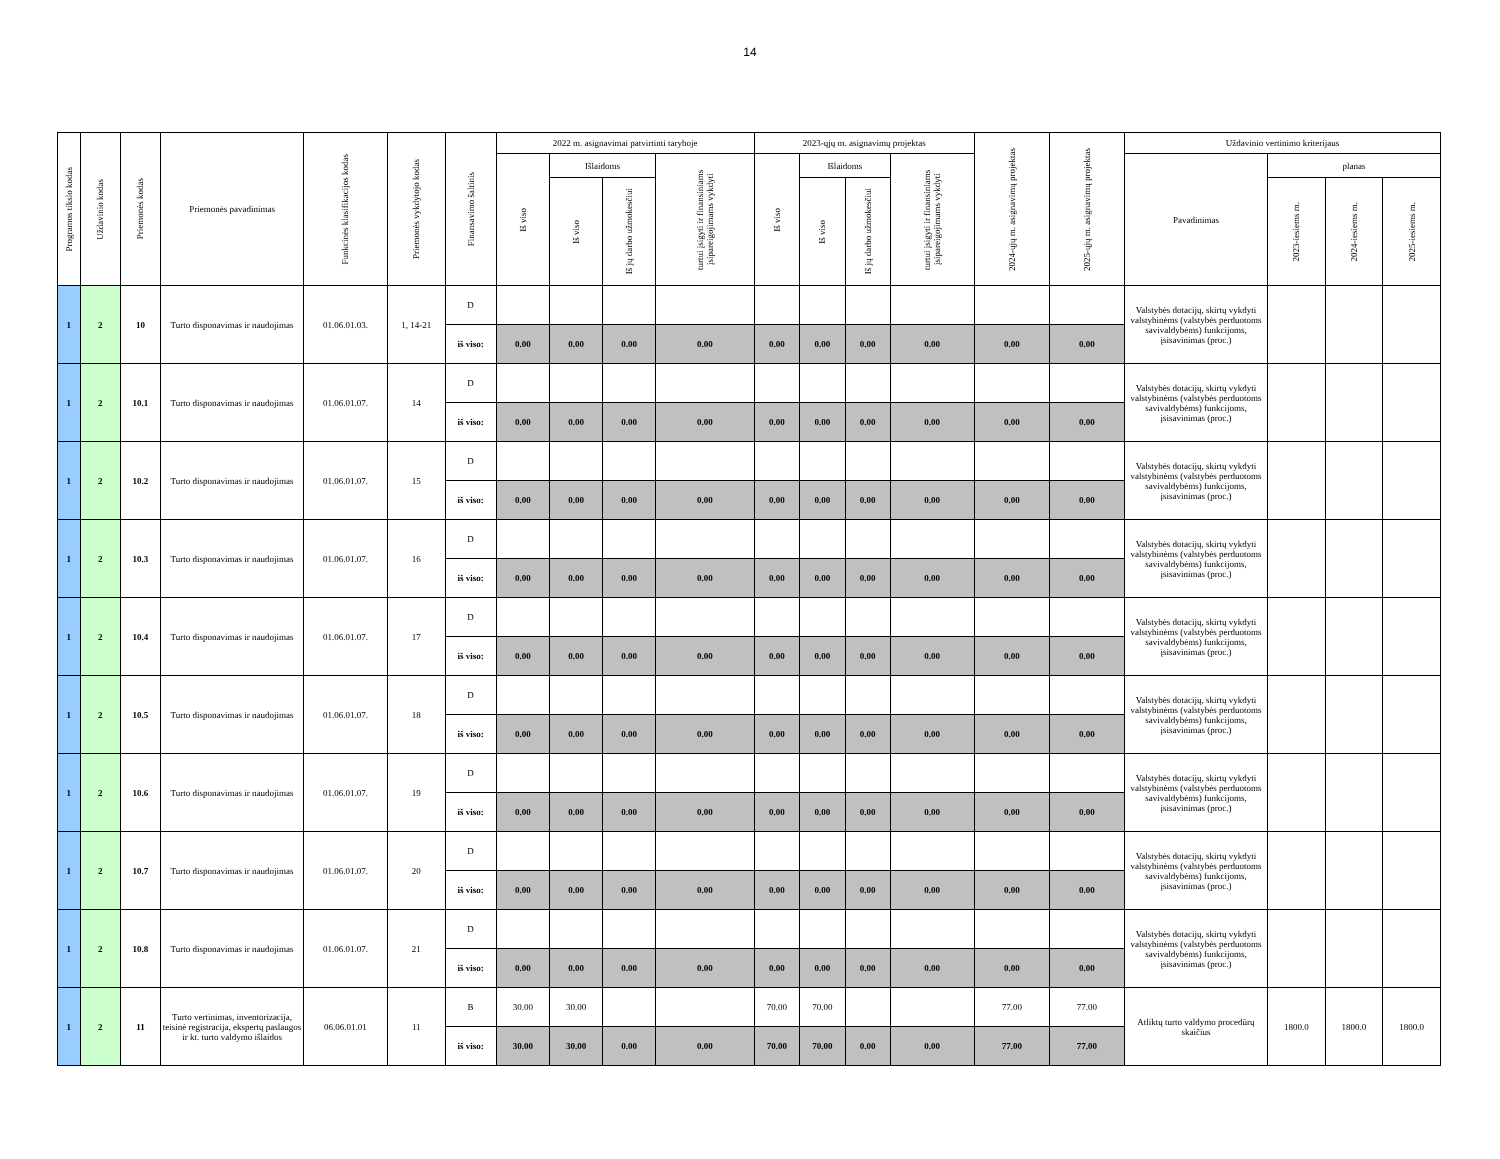14
| Programos tikslo kodas | Uždavinio kodas | Priemonės kodas | Priemonės pavadinimas | Funkcinės klasifikacijos kodas | Priemonės vykdytojo kodas | Finansavimo šaltinis | 2022 m. asignavimai patvirtinti taryboje | | | | 2023-ųjų m. asignavimų projektas | | | | 2024-ųjų m. asignavimų projektas | 2025-ųjų m. asignavimų projektas | Uždavinio vertinimo kriterijaus | | | |
| --- | --- | --- | --- | --- | --- | --- | --- | --- | --- | --- | --- | --- | --- | --- | --- | --- | --- | --- | --- | --- |
| | | | | | | | Iš viso | Išlaidoms | | turtui įsigyti ir finansiniams įsipareigojimams vykdyti | Iš viso | Išlaidoms | | turtui įsigyti ir finansiniams įsipareigojimams vykdyti | | | Pavadinimas | planas | | |
| | | | | | | | | Iš viso | Iš jų darbo užmokesčiui | | | Iš viso | Iš jų darbo užmokesčiui | | | | | 2023-iesiems m. | 2024-iesiems m. | 2025-iesiems m. |
| 1 | 2 | 10 | Turto disponavimas ir naudojimas | 01.06.01.03. | 1, 14-21 | D | | | | | | | | | | | Valstybės dotacijų, skirtų vykdyti valstybinėms (valstybės perduotoms savivaldybėms) funkcijoms, įsisavinimas (proc.) | | | |
| | | | | | | iš viso: | 0.00 | 0.00 | 0.00 | 0.00 | 0.00 | 0.00 | 0.00 | 0.00 | 0.00 | 0.00 | | | | |
| 1 | 2 | 10.1 | Turto disponavimas ir naudojimas | 01.06.01.07. | 14 | D | | | | | | | | | | | Valstybės dotacijų, skirtų vykdyti valstybinėms (valstybės perduotoms savivaldybėms) funkcijoms, įsisavinimas (proc.) | | | |
| | | | | | | iš viso: | 0.00 | 0.00 | 0.00 | 0.00 | 0.00 | 0.00 | 0.00 | 0.00 | 0.00 | 0.00 | | | | |
| 1 | 2 | 10.2 | Turto disponavimas ir naudojimas | 01.06.01.07. | 15 | D | | | | | | | | | | | Valstybės dotacijų, skirtų vykdyti valstybinėms (valstybės perduotoms savivaldybėms) funkcijoms, įsisavinimas (proc.) | | | |
| | | | | | | iš viso: | 0.00 | 0.00 | 0.00 | 0.00 | 0.00 | 0.00 | 0.00 | 0.00 | 0.00 | 0.00 | | | | |
| 1 | 2 | 10.3 | Turto disponavimas ir naudojimas | 01.06.01.07. | 16 | D | | | | | | | | | | | Valstybės dotacijų, skirtų vykdyti valstybinėms (valstybės perduotoms savivaldybėms) funkcijoms, įsisavinimas (proc.) | | | |
| | | | | | | iš viso: | 0.00 | 0.00 | 0.00 | 0.00 | 0.00 | 0.00 | 0.00 | 0.00 | 0.00 | 0.00 | | | | |
| 1 | 2 | 10.4 | Turto disponavimas ir naudojimas | 01.06.01.07. | 17 | D | | | | | | | | | | | Valstybės dotacijų, skirtų vykdyti valstybinėms (valstybės perduotoms savivaldybėms) funkcijoms, įsisavinimas (proc.) | | | |
| | | | | | | iš viso: | 0.00 | 0.00 | 0.00 | 0.00 | 0.00 | 0.00 | 0.00 | 0.00 | 0.00 | 0.00 | | | | |
| 1 | 2 | 10.5 | Turto disponavimas ir naudojimas | 01.06.01.07. | 18 | D | | | | | | | | | | | Valstybės dotacijų, skirtų vykdyti valstybinėms (valstybės perduotoms savivaldybėms) funkcijoms, įsisavinimas (proc.) | | | |
| | | | | | | iš viso: | 0.00 | 0.00 | 0.00 | 0.00 | 0.00 | 0.00 | 0.00 | 0.00 | 0.00 | 0.00 | | | | |
| 1 | 2 | 10.6 | Turto disponavimas ir naudojimas | 01.06.01.07. | 19 | D | | | | | | | | | | | Valstybės dotacijų, skirtų vykdyti valstybinėms (valstybės perduotoms savivaldybėms) funkcijoms, įsisavinimas (proc.) | | | |
| | | | | | | iš viso: | 0.00 | 0.00 | 0.00 | 0.00 | 0.00 | 0.00 | 0.00 | 0.00 | 0.00 | 0.00 | | | | |
| 1 | 2 | 10.7 | Turto disponavimas ir naudojimas | 01.06.01.07. | 20 | D | | | | | | | | | | | Valstybės dotacijų, skirtų vykdyti valstybinėms (valstybės perduotoms savivaldybėms) funkcijoms, įsisavinimas (proc.) | | | |
| | | | | | | iš viso: | 0.00 | 0.00 | 0.00 | 0.00 | 0.00 | 0.00 | 0.00 | 0.00 | 0.00 | 0.00 | | | | |
| 1 | 2 | 10.8 | Turto disponavimas ir naudojimas | 01.06.01.07. | 21 | D | | | | | | | | | | | Valstybės dotacijų, skirtų vykdyti valstybinėms (valstybės perduotoms savivaldybėms) funkcijoms, įsisavinimas (proc.) | | | |
| | | | | | | iš viso: | 0.00 | 0.00 | 0.00 | 0.00 | 0.00 | 0.00 | 0.00 | 0.00 | 0.00 | 0.00 | | | | |
| 1 | 2 | 11 | Turto vertinimas, inventorizacija, teisinė registracija, ekspertų paslaugos ir kt. turto valdymo išlaidos | 06.06.01.01 | 11 | B | 30.00 | 30.00 | | | 70.00 | 70.00 | | | 77.00 | 77.00 | Atliktų turto valdymo procedūrų skaičius | 1800.0 | 1800.0 | 1800.0 |
| | | | | | | iš viso: | 30.00 | 30.00 | 0.00 | 0.00 | 70.00 | 70.00 | 0.00 | 0.00 | 77.00 | 77.00 | | | | |